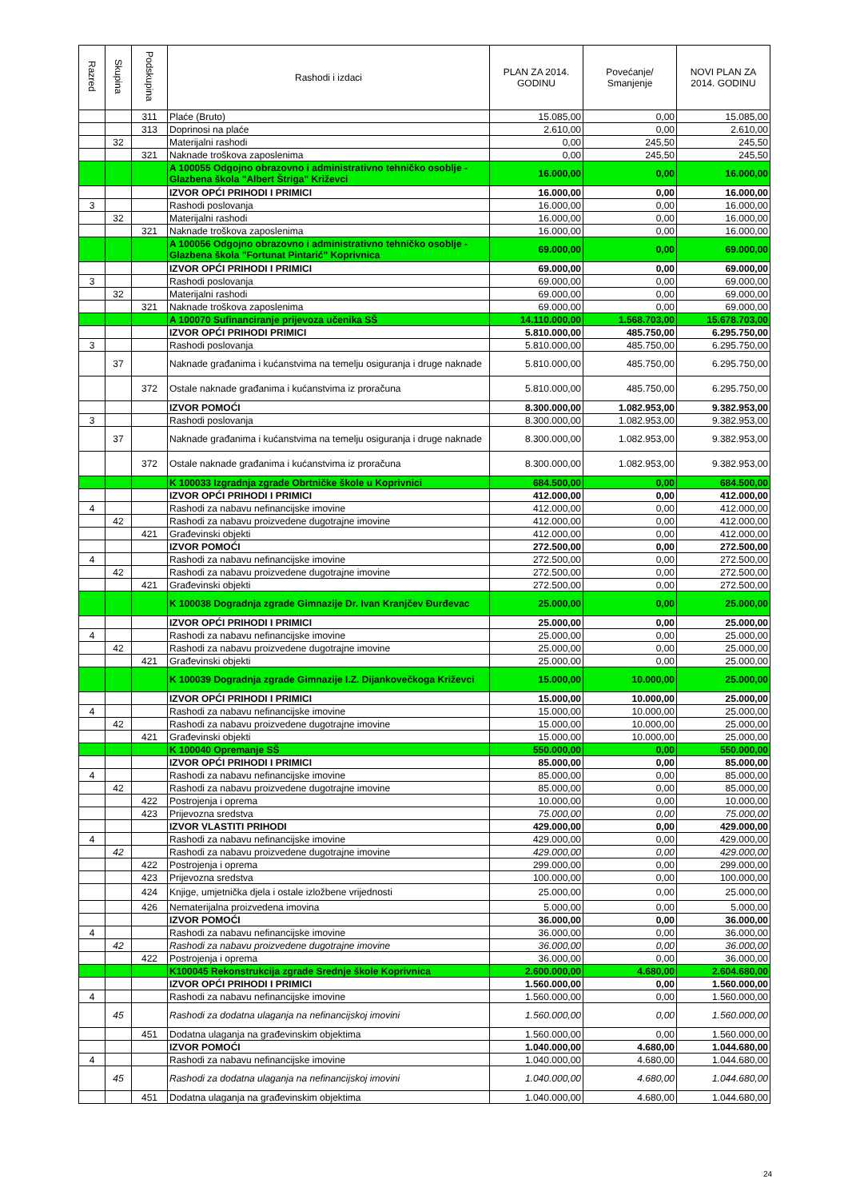| Razred | Skupina | Podskupina | Rashodi i izdaci | PLAN ZA 2014. GODINU | Povećanje/ Smanjenje | NOVI PLAN ZA 2014. GODINU |
| --- | --- | --- | --- | --- | --- | --- |
| | | 311 | Plaće (Bruto) | 15.085,00 | 0,00 | 15.085,00 |
| | | 313 | Doprinosi na plaće | 2.610,00 | 0,00 | 2.610,00 |
| | 32 | | Materijalni rashodi | 0,00 | 245,50 | 245,50 |
| | | 321 | Naknade troškova zaposlenima | 0,00 | 245,50 | 245,50 |
| | | | A 100055 Odgojno obrazovno i administrativno tehničko osoblje - Glazbena škola "Albert Štriga" Križevci | 16.000,00 | 0,00 | 16.000,00 |
| | | | IZVOR OPĆI PRIHODI I PRIMICI | 16.000,00 | 0,00 | 16.000,00 |
| 3 | | | Rashodi poslovanja | 16.000,00 | 0,00 | 16.000,00 |
| | 32 | | Materijalni rashodi | 16.000,00 | 0,00 | 16.000,00 |
| | | 321 | Naknade troškova zaposlenima | 16.000,00 | 0,00 | 16.000,00 |
| | | | A 100056 Odgojno obrazovno i administrativno tehničko osoblje - Glazbena škola "Fortunat Pintarić" Koprivnica | 69.000,00 | 0,00 | 69.000,00 |
| | | | IZVOR OPĆI PRIHODI I PRIMICI | 69.000,00 | 0,00 | 69.000,00 |
| 3 | | | Rashodi poslovanja | 69.000,00 | 0,00 | 69.000,00 |
| | 32 | | Materijalni rashodi | 69.000,00 | 0,00 | 69.000,00 |
| | | 321 | Naknade troškova zaposlenima | 69.000,00 | 0,00 | 69.000,00 |
| | | | A 100070 Sufinanciranje prijevoza učenika SŠ | 14.110.000,00 | 1.568.703,00 | 15.678.703,00 |
| | | | IZVOR OPĆI PRIHODI PRIMICI | 5.810.000,00 | 485.750,00 | 6.295.750,00 |
| 3 | | | Rashodi poslovanja | 5.810.000,00 | 485.750,00 | 6.295.750,00 |
| | 37 | | Naknade građanima i kućanstvima na temelju osiguranja i druge naknade | 5.810.000,00 | 485.750,00 | 6.295.750,00 |
| | | 372 | Ostale naknade građanima i kućanstvima iz proračuna | 5.810.000,00 | 485.750,00 | 6.295.750,00 |
| | | | IZVOR POMOĆI | 8.300.000,00 | 1.082.953,00 | 9.382.953,00 |
| 3 | | | Rashodi poslovanja | 8.300.000,00 | 1.082.953,00 | 9.382.953,00 |
| | 37 | | Naknade građanima i kućanstvima na temelju osiguranja i druge naknade | 8.300.000,00 | 1.082.953,00 | 9.382.953,00 |
| | | 372 | Ostale naknade građanima i kućanstvima iz proračuna | 8.300.000,00 | 1.082.953,00 | 9.382.953,00 |
| | | | K 100033 Izgradnja zgrade Obrtničke škole u Koprivnici | 684.500,00 | 0,00 | 684.500,00 |
| | | | IZVOR OPĆI PRIHODI I PRIMICI | 412.000,00 | 0,00 | 412.000,00 |
| 4 | | | Rashodi za nabavu nefinancijske imovine | 412.000,00 | 0,00 | 412.000,00 |
| | 42 | | Rashodi za nabavu proizvedene dugotrajne imovine | 412.000,00 | 0,00 | 412.000,00 |
| | | 421 | Građevinski objekti | 412.000,00 | 0,00 | 412.000,00 |
| | | | IZVOR POMOĆI | 272.500,00 | 0,00 | 272.500,00 |
| 4 | | | Rashodi za nabavu nefinancijske imovine | 272.500,00 | 0,00 | 272.500,00 |
| | 42 | | Rashodi za nabavu proizvedene dugotrajne imovine | 272.500,00 | 0,00 | 272.500,00 |
| | | 421 | Građevinski objekti | 272.500,00 | 0,00 | 272.500,00 |
| | | | K 100038 Dogradnja zgrade Gimnazije Dr. Ivan Kranjčev Đurđevac | 25.000,00 | 0,00 | 25.000,00 |
| | | | IZVOR OPĆI PRIHODI I PRIMICI | 25.000,00 | 0,00 | 25.000,00 |
| 4 | | | Rashodi za nabavu nefinancijske imovine | 25.000,00 | 0,00 | 25.000,00 |
| | 42 | | Rashodi za nabavu proizvedene dugotrajne imovine | 25.000,00 | 0,00 | 25.000,00 |
| | | 421 | Građevinski objekti | 25.000,00 | 0,00 | 25.000,00 |
| | | | K 100039 Dogradnja zgrade Gimnazije I.Z. Dijankovečkoga Križevci | 15.000,00 | 10.000,00 | 25.000,00 |
| | | | IZVOR OPĆI PRIHODI I PRIMICI | 15.000,00 | 10.000,00 | 25.000,00 |
| 4 | | | Rashodi za nabavu nefinancijske imovine | 15.000,00 | 10.000,00 | 25.000,00 |
| | 42 | | Rashodi za nabavu proizvedene dugotrajne imovine | 15.000,00 | 10.000,00 | 25.000,00 |
| | | 421 | Građevinski objekti | 15.000,00 | 10.000,00 | 25.000,00 |
| | | | K 100040 Opremanje SŠ | 550.000,00 | 0,00 | 550.000,00 |
| | | | IZVOR OPĆI PRIHODI I PRIMICI | 85.000,00 | 0,00 | 85.000,00 |
| 4 | | | Rashodi za nabavu nefinancijske imovine | 85.000,00 | 0,00 | 85.000,00 |
| | 42 | | Rashodi za nabavu proizvedene dugotrajne imovine | 85.000,00 | 0,00 | 85.000,00 |
| | | 422 | Postrojenja i oprema | 10.000,00 | 0,00 | 10.000,00 |
| | | 423 | Prijevozna sredstva | 75.000,00 | 0,00 | 75.000,00 |
| | | | IZVOR VLASTITI PRIHODI | 429.000,00 | 0,00 | 429.000,00 |
| 4 | | | Rashodi za nabavu nefinancijske imovine | 429.000,00 | 0,00 | 429.000,00 |
| | 42 | | Rashodi za nabavu proizvedene dugotrajne imovine | 429.000,00 | 0,00 | 429.000,00 |
| | | 422 | Postrojenja i oprema | 299.000,00 | 0,00 | 299.000,00 |
| | | 423 | Prijevozna sredstva | 100.000,00 | 0,00 | 100.000,00 |
| | | 424 | Knjige, umjetnička djela i ostale izložbene vrijednosti | 25.000,00 | 0,00 | 25.000,00 |
| | | 426 | Nematerijalna proizvedena imovina | 5.000,00 | 0,00 | 5.000,00 |
| | | | IZVOR POMOĆI | 36.000,00 | 0,00 | 36.000,00 |
| 4 | | | Rashodi za nabavu nefinancijske imovine | 36.000,00 | 0,00 | 36.000,00 |
| | 42 | | Rashodi za nabavu proizvedene dugotrajne imovine | 36.000,00 | 0,00 | 36.000,00 |
| | | 422 | Postrojenja i oprema | 36.000,00 | 0,00 | 36.000,00 |
| | | | K100045 Rekonstrukcija zgrade Srednje škole Koprivnica | 2.600.000,00 | 4.680,00 | 2.604.680,00 |
| | | | IZVOR OPĆI PRIHODI I PRIMICI | 1.560.000,00 | 0,00 | 1.560.000,00 |
| 4 | | | Rashodi za nabavu nefinancijske imovine | 1.560.000,00 | 0,00 | 1.560.000,00 |
| | 45 | | Rashodi za dodatna ulaganja na nefinancijskoj imovini | 1.560.000,00 | 0,00 | 1.560.000,00 |
| | | 451 | Dodatna ulaganja na građevinskim objektima | 1.560.000,00 | 0,00 | 1.560.000,00 |
| | | | IZVOR POMOĆI | 1.040.000,00 | 4.680,00 | 1.044.680,00 |
| 4 | | | Rashodi za nabavu nefinancijske imovine | 1.040.000,00 | 4.680,00 | 1.044.680,00 |
| | 45 | | Rashodi za dodatna ulaganja na nefinancijskoj imovini | 1.040.000,00 | 4.680,00 | 1.044.680,00 |
| | | 451 | Dodatna ulaganja na građevinskim objektima | 1.040.000,00 | 4.680,00 | 1.044.680,00 |
24